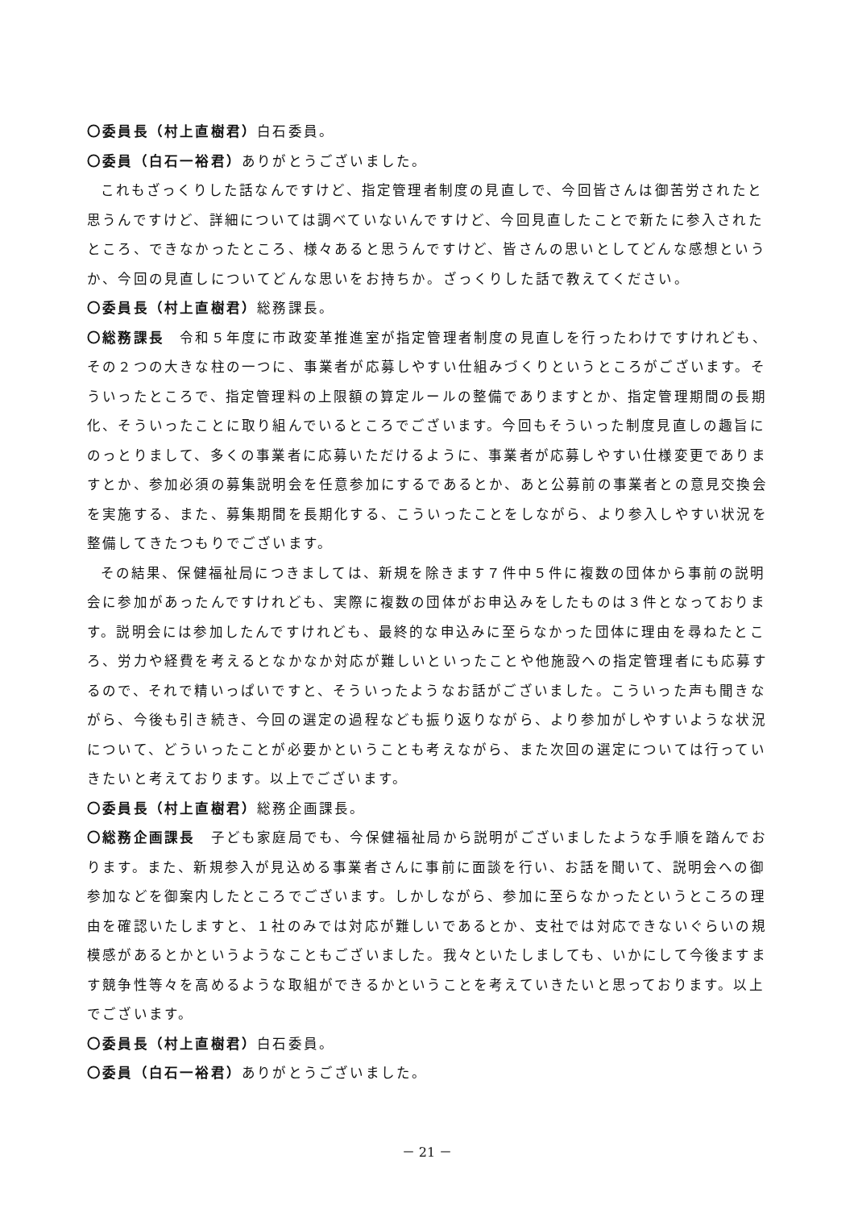〇委員長（村上直樹君）白石委員。
〇委員（白石一裕君）ありがとうございました。
これもざっくりした話なんですけど、指定管理者制度の見直しで、今回皆さんは御苦労されたと思うんですけど、詳細については調べていないんですけど、今回見直したことで新たに参入されたところ、できなかったところ、様々あると思うんですけど、皆さんの思いとしてどんな感想というか、今回の見直しについてどんな思いをお持ちか。ざっくりした話で教えてください。
〇委員長（村上直樹君）総務課長。
〇総務課長　令和５年度に市政変革推進室が指定管理者制度の見直しを行ったわけですけれども、その２つの大きな柱の一つに、事業者が応募しやすい仕組みづくりというところがございます。そういったところで、指定管理料の上限額の算定ルールの整備でありますとか、指定管理期間の長期化、そういったことに取り組んでいるところでございます。今回もそういった制度見直しの趣旨にのっとりまして、多くの事業者に応募いただけるように、事業者が応募しやすい仕様変更でありますとか、参加必須の募集説明会を任意参加にするであるとか、あと公募前の事業者との意見交換会を実施する、また、募集期間を長期化する、こういったことをしながら、より参入しやすい状況を整備してきたつもりでございます。
その結果、保健福祉局につきましては、新規を除きます７件中５件に複数の団体から事前の説明会に参加があったんですけれども、実際に複数の団体がお申込みをしたものは３件となっております。説明会には参加したんですけれども、最終的な申込みに至らなかった団体に理由を尋ねたところ、労力や経費を考えるとなかなか対応が難しいといったことや他施設への指定管理者にも応募するので、それで精いっぱいですと、そういったようなお話がございました。こういった声も聞きながら、今後も引き続き、今回の選定の過程なども振り返りながら、より参加がしやすいような状況について、どういったことが必要かということも考えながら、また次回の選定については行っていきたいと考えております。以上でございます。
〇委員長（村上直樹君）総務企画課長。
〇総務企画課長　子ども家庭局でも、今保健福祉局から説明がございましたような手順を踏んでおります。また、新規参入が見込める事業者さんに事前に面談を行い、お話を聞いて、説明会への御参加などを御案内したところでございます。しかしながら、参加に至らなかったというところの理由を確認いたしますと、１社のみでは対応が難しいであるとか、支社では対応できないぐらいの規模感があるとかというようなこともございました。我々といたしましても、いかにして今後ますます競争性等々を高めるような取組ができるかということを考えていきたいと思っております。以上でございます。
〇委員長（村上直樹君）白石委員。
〇委員（白石一裕君）ありがとうございました。
－ 21 －